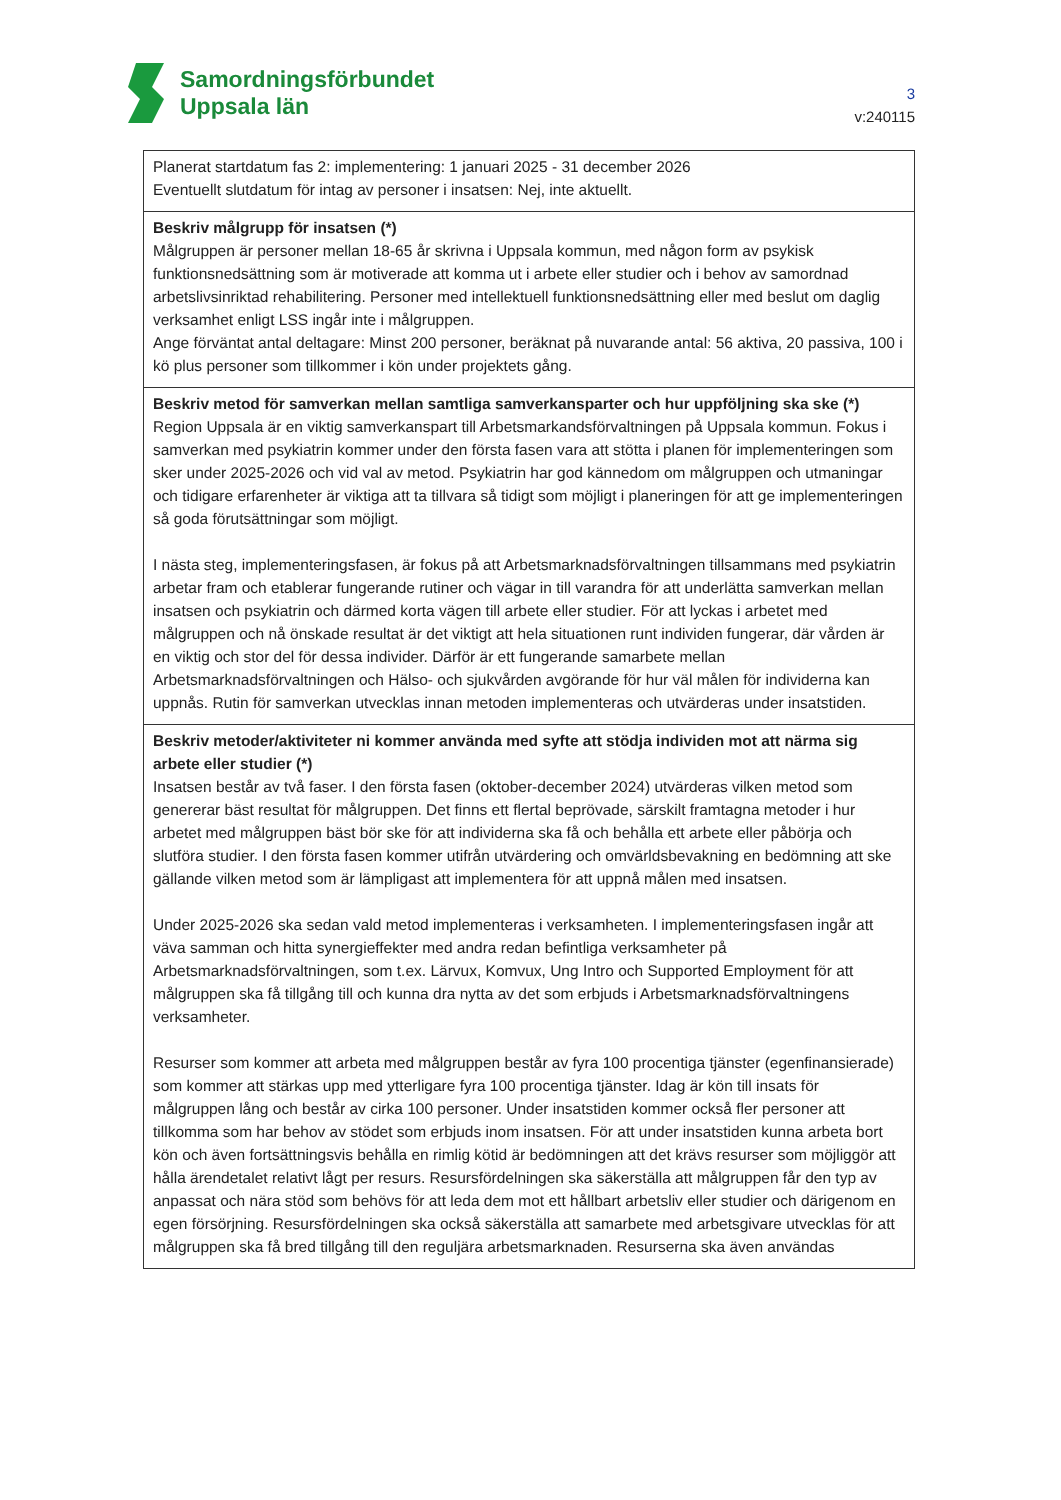Samordningsförbundet
Uppsala län
3
v:240115
| Planerat startdatum fas 2: implementering: 1 januari 2025 - 31 december 2026 Eventuellt slutdatum för intag av personer i insatsen: Nej, inte aktuellt. |
| Beskriv målgrupp för insatsen (*) Målgruppen är personer mellan 18-65 år skrivna i Uppsala kommun, med någon form av psykisk funktionsnedsättning som är motiverade att komma ut i arbete eller studier och i behov av samordnad arbetslivsinriktad rehabilitering. Personer med intellektuell funktionsnedsättning eller med beslut om daglig verksamhet enligt LSS ingår inte i målgruppen. Ange förväntat antal deltagare: Minst 200 personer, beräknat på nuvarande antal: 56 aktiva, 20 passiva, 100 i kö plus personer som tillkommer i kön under projektets gång. |
| Beskriv metod för samverkan mellan samtliga samverkansparter och hur uppföljning ska ske (*) Region Uppsala är en viktig samverkanspart till Arbetsmarkandsförvaltningen på Uppsala kommun. Fokus i samverkan med psykiatrin kommer under den första fasen vara att stötta i planen för implementeringen som sker under 2025-2026 och vid val av metod. Psykiatrin har god kännedom om målgruppen och utmaningar och tidigare erfarenheter är viktiga att ta tillvara så tidigt som möjligt i planeringen för att ge implementeringen så goda förutsättningar som möjligt. I nästa steg, implementeringsfasen, är fokus på att Arbetsmarknadsförvaltningen tillsammans med psykiatrin arbetar fram och etablerar fungerande rutiner och vägar in till varandra för att underlätta samverkan mellan insatsen och psykiatrin och därmed korta vägen till arbete eller studier. För att lyckas i arbetet med målgruppen och nå önskade resultat är det viktigt att hela situationen runt individen fungerar, där vården är en viktig och stor del för dessa individer. Därför är ett fungerande samarbete mellan Arbetsmarknadsförvaltningen och Hälso- och sjukvården avgörande för hur väl målen för individerna kan uppnås. Rutin för samverkan utvecklas innan metoden implementeras och utvärderas under insatstiden. |
| Beskriv metoder/aktiviteter ni kommer använda med syfte att stödja individen mot att närma sig arbete eller studier (*) Insatsen består av två faser. I den första fasen (oktober-december 2024) utvärderas vilken metod som genererar bäst resultat för målgruppen. Det finns ett flertal beprövade, särskilt framtagna metoder i hur arbetet med målgruppen bäst bör ske för att individerna ska få och behålla ett arbete eller påbörja och slutföra studier. I den första fasen kommer utifrån utvärdering och omvärldsbevakning en bedömning att ske gällande vilken metod som är lämpligast att implementera för att uppnå målen med insatsen. Under 2025-2026 ska sedan vald metod implementeras i verksamheten. I implementeringsfasen ingår att väva samman och hitta synergieffekter med andra redan befintliga verksamheter på Arbetsmarknadsförvaltningen, som t.ex. Lärvux, Komvux, Ung Intro och Supported Employment för att målgruppen ska få tillgång till och kunna dra nytta av det som erbjuds i Arbetsmarknadsförvaltningens verksamheter. Resurser som kommer att arbeta med målgruppen består av fyra 100 procentiga tjänster (egenfinansierade) som kommer att stärkas upp med ytterligare fyra 100 procentiga tjänster. Idag är kön till insats för målgruppen lång och består av cirka 100 personer. Under insatstiden kommer också fler personer att tillkomma som har behov av stödet som erbjuds inom insatsen. För att under insatstiden kunna arbeta bort kön och även fortsättningsvis behålla en rimlig kötid är bedömningen att det krävs resurser som möjliggör att hålla ärendetalet relativt lågt per resurs. Resursfördelningen ska säkerställa att målgruppen får den typ av anpassat och nära stöd som behövs för att leda dem mot ett hållbart arbetsliv eller studier och därigenom en egen försörjning. Resursfördelningen ska också säkerställa att samarbete med arbetsgivare utvecklas för att målgruppen ska få bred tillgång till den reguljära arbetsmarknaden. Resurserna ska även användas |